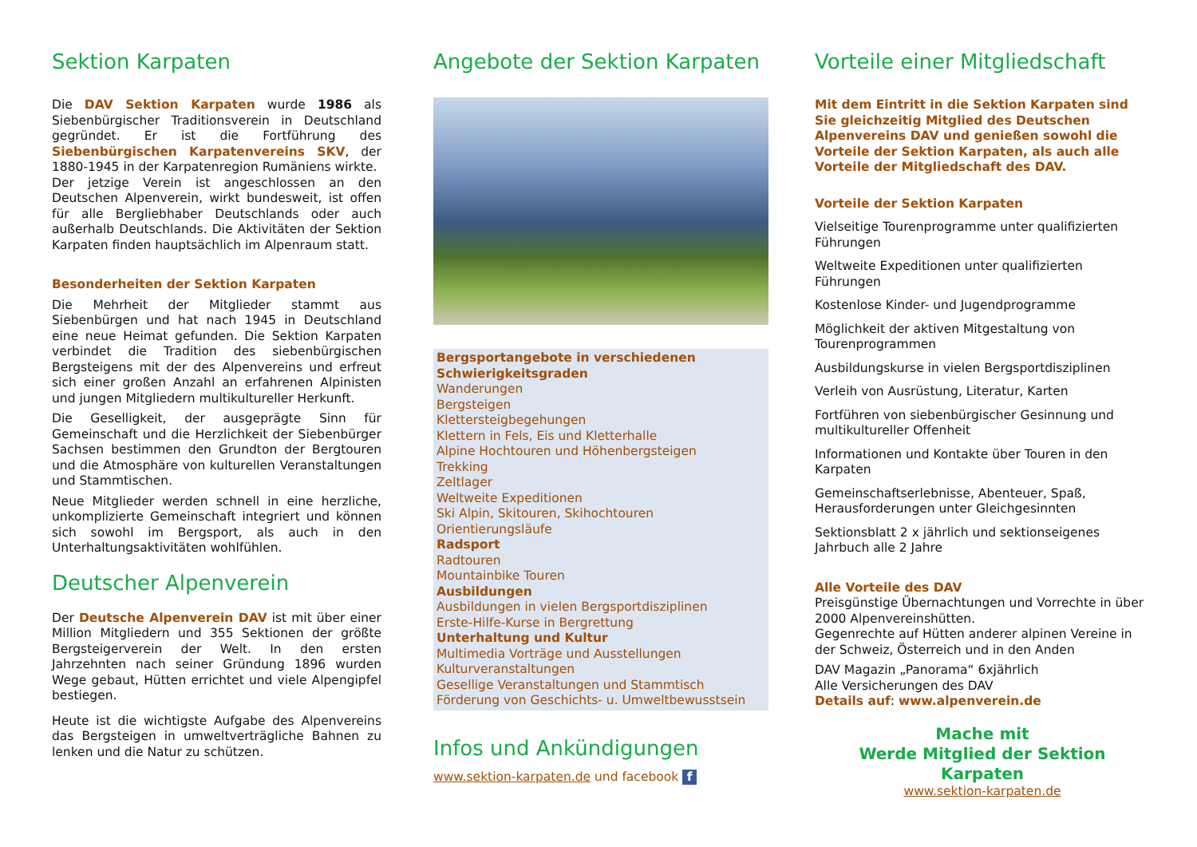Sektion Karpaten
Die DAV Sektion Karpaten wurde 1986 als Siebenbürgischer Traditionsverein in Deutschland gegründet. Er ist die Fortführung des Siebenbürgischen Karpatenvereins SKV, der 1880-1945 in der Karpatenregion Rumäniens wirkte.
Der jetzige Verein ist angeschlossen an den Deutschen Alpenverein, wirkt bundesweit, ist offen für alle Bergliebhaber Deutschlands oder auch außerhalb Deutschlands. Die Aktivitäten der Sektion Karpaten finden hauptsächlich im Alpenraum statt.
Besonderheiten der Sektion Karpaten
Die Mehrheit der Mitglieder stammt aus Siebenbürgen und hat nach 1945 in Deutschland eine neue Heimat gefunden. Die Sektion Karpaten verbindet die Tradition des siebenbürgischen Bergsteigens mit der des Alpenvereins und erfreut sich einer großen Anzahl an erfahrenen Alpinisten und jungen Mitgliedern multikultureller Herkunft.
Die Geselligkeit, der ausgeprägte Sinn für Gemeinschaft und die Herzlichkeit der Siebenbürger Sachsen bestimmen den Grundton der Bergtouren und die Atmosphäre von kulturellen Veranstaltungen und Stammtischen.
Neue Mitglieder werden schnell in eine herzliche, unkomplizierte Gemeinschaft integriert und können sich sowohl im Bergsport, als auch in den Unterhaltungsaktivitäten wohlfühlen.
Deutscher Alpenverein
Der Deutsche Alpenverein DAV ist mit über einer Million Mitgliedern und 355 Sektionen der größte Bergsteigerverein der Welt. In den ersten Jahrzehnten nach seiner Gründung 1896 wurden Wege gebaut, Hütten errichtet und viele Alpengipfel bestiegen.
Heute ist die wichtigste Aufgabe des Alpenvereins das Bergsteigen in umweltverträgliche Bahnen zu lenken und die Natur zu schützen.
Angebote der Sektion Karpaten
Bergsportangebote in verschiedenen Schwierigkeitsgraden
Wanderungen
Bergsteigen
Klettersteigbegehungen
Klettern in Fels, Eis und Kletterhalle
Alpine Hochtouren und Höhenbergsteigen
Trekking
Zeltlager
Weltweite Expeditionen
Ski Alpin, Skitouren, Skihochtouren
Orientierungsläufe
Radsport
Radtouren
Mountainbike Touren
Ausbildungen
Ausbildungen in vielen Bergsportdisziplinen
Erste-Hilfe-Kurse in Bergrettung
Unterhaltung und Kultur
Multimedia Vorträge und Ausstellungen
Kulturveranstaltungen
Gesellige Veranstaltungen und Stammtisch
Förderung von Geschichts- u. Umweltbewusstsein
Infos und Ankündigungen
www.sektion-karpaten.de und facebook f
Vorteile einer Mitgliedschaft
Mit dem Eintritt in die Sektion Karpaten sind Sie gleichzeitig Mitglied des Deutschen Alpenvereins DAV und genießen sowohl die Vorteile der Sektion Karpaten, als auch alle Vorteile der Mitgliedschaft des DAV.
Vorteile der Sektion Karpaten
Vielseitige Tourenprogramme unter qualifizierten Führungen
Weltweite Expeditionen unter qualifizierten Führungen
Kostenlose Kinder- und Jugendprogramme
Möglichkeit der aktiven Mitgestaltung von Tourenprogrammen
Ausbildungskurse in vielen Bergsportdisziplinen
Verleih von Ausrüstung, Literatur, Karten
Fortführen von siebenbürgischer Gesinnung und multikultureller Offenheit
Informationen und Kontakte über Touren in den Karpaten
Gemeinschaftserlebnisse, Abenteuer, Spaß, Herausforderungen unter Gleichgesinnten
Sektionsblatt 2 x jährlich und sektionseigenes Jahrbuch alle 2 Jahre
Alle Vorteile des DAV
Preisgünstige Übernachtungen und Vorrechte in über 2000 Alpenvereinshütten.
Gegenrechte auf Hütten anderer alpinen Vereine in der Schweiz, Österreich und in den Anden
DAV Magazin „Panorama“ 6xjährlich
Alle Versicherungen des DAV
Details auf: www.alpenverein.de
Mache mit
Werde Mitglied der Sektion Karpaten
www.sektion-karpaten.de